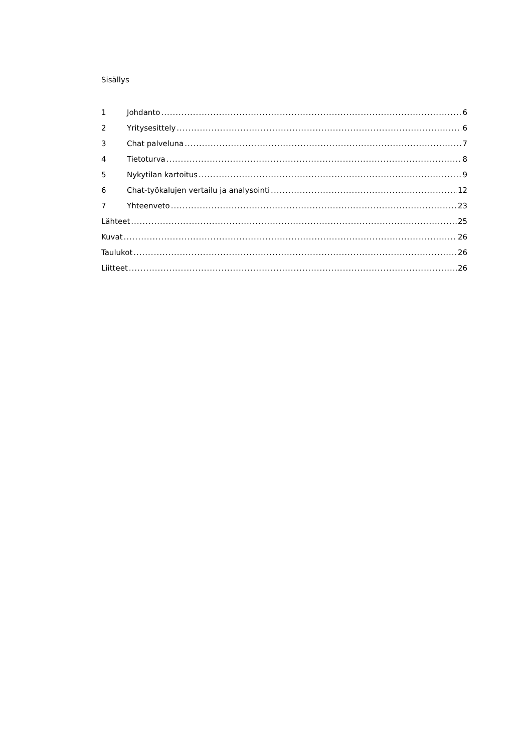Sisällys
1 Johdanto 6
2 Yritysesittely 6
3 Chat palveluna 7
4 Tietoturva 8
5 Nykytilan kartoitus 9
6 Chat-työkalujen vertailu ja analysointi 12
7 Yhteenveto 23
Lähteet 25
Kuvat 26
Taulukot 26
Liitteet 26